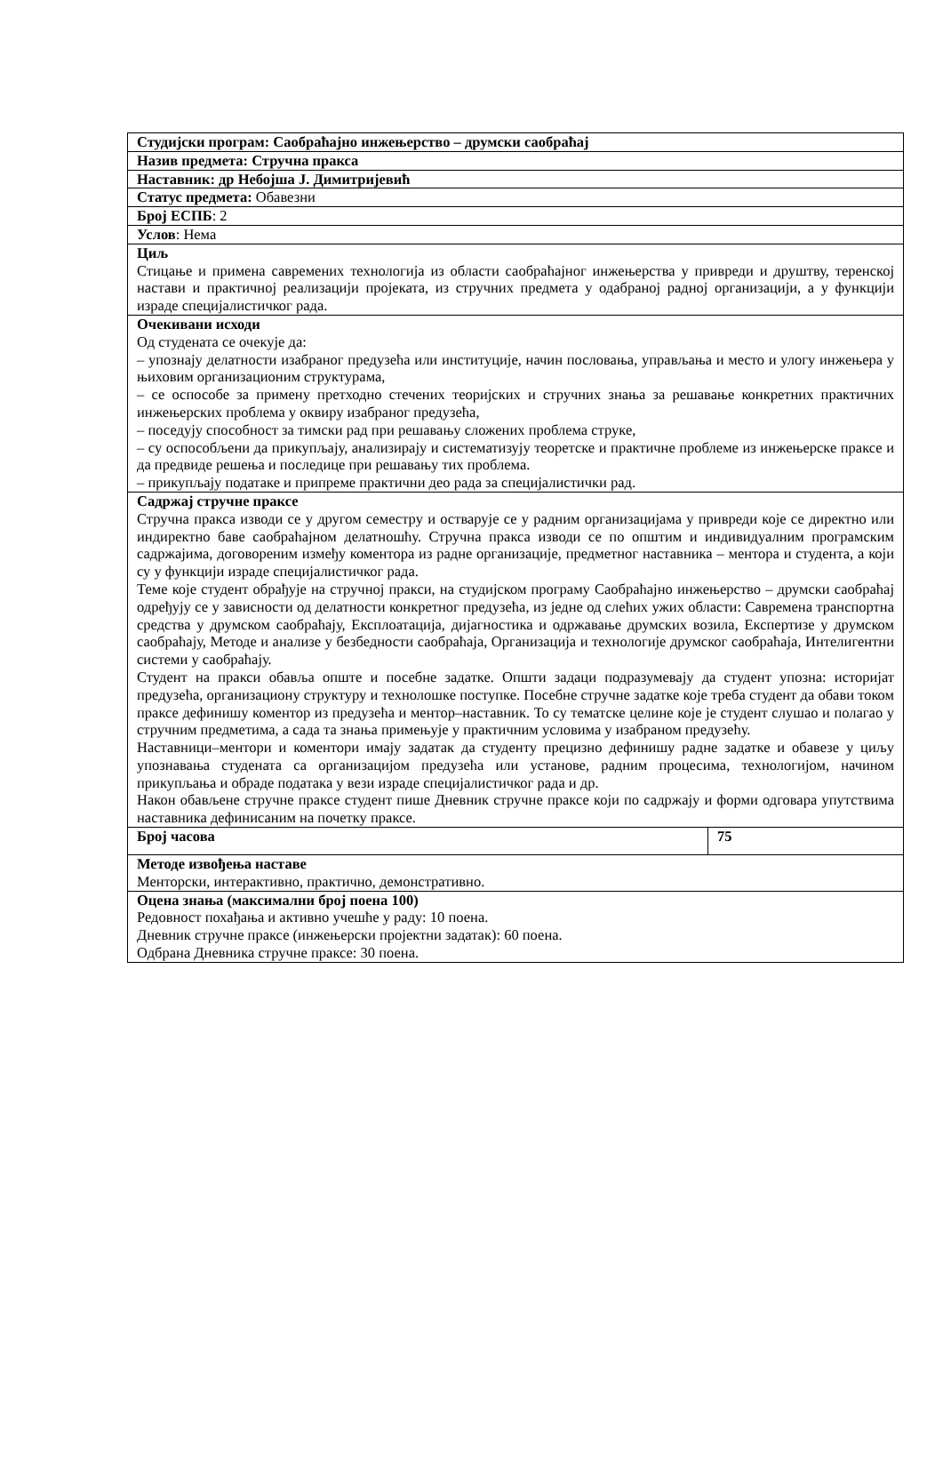| Студијски програм: Саобраћајно инжењерство – друмски саобраћај | |
| Назив предмета: Стручна пракса | |
| Наставник: др Небојша Ј. Димитријевић | |
| Статус предмета: Обавезни | |
| Број ЕСПБ : 2 | |
| Услов : Нема | |
| Циљ Стицање и примена савремених технологија из области саобраћајног инжењерства у привреди и друштву, теренској настави и практичној реализацији пројеката, из стручних предмета у одабраној радној организацији, а у функцији израде специјалистичког рада. | |
| Очекивани исходи Од студената се очекује да: – упознају делатности изабраног предузећа или институције, начин пословања, управљања и место и улогу инжењера у њиховим организационим структурама, – се оспособе за примену претходно стечених теоријских и стручних знања за решавање конкретних практичних инжењерских проблема у оквиру изабраног предузећа, – поседују способност за тимски рад при решавању сложених проблема струке, – су оспособљени да прикупљају, анализирају и систематизују теоретске и практичне проблеме из инжењерске праксе и да предвиде решења и последице при решавању тих проблема. – прикупљају податаке и припреме практични део рада за специјалистички рад. | |
| Садржај стручне праксе Стручна пракса изводи се у другом семестру и остварује се у радним организацијама у привреди које се директно или индиректно баве саобраћајном делатношћу. Стручна пракса изводи се по општим и индивидуалним програмским садржајима, договореним између коментора из радне организације, предметног наставника – ментора и студента, а који су у функцији израде специјалистичког рада. Теме које студент обрађује на стручној пракси, на студијском програму Саобраћајно инжењерство – друмски саобраћај одређују се у зависности од делатности конкретног предузећа, из једне од слeћих ужих области: Савремена транспортна средства у друмском саобраћају, Експлоатација, дијагностика и одржавање друмских возила, Експертизе у друмском саобраћају, Методе и анализе у безбедности саобраћаја, Организација и технологије друмског саобраћаја, Интелигентни системи у саобраћају. Студент на пракси обавља опште и посебне задатке. Општи задаци подразумевају да студент упозна: историјат предузећа, организациону структуру и технолошке поступке. Посебне стручне задатке које треба студент да обави током праксе дефинишу коментор из предузећа и ментор–наставник. То су тематске целине које је студент слушао и полагао у стручним предметима, а сада та знања примењује у практичним условима у изабраном предузећу. Наставници–ментори и коментори имају задатак да студенту прецизно дефинишу радне задатке и обавезе у циљу упознавања студената са организацијом предузећа или установе, радним процесима, технологијом, начином прикупљања и обраде података у вези израде специјалистичког рада и др. Након обављене стручне праксе студент пише Дневник стручне праксе који по садржају и форми одговара упутствима наставника дефинисаним на почетку праксе. | |
| Број часова | 75 |
| Методе извођења наставе Менторски, интерактивно, практично, демонстративно. | |
| Оцена знања (максимални број поена 100) Редовност похађања и активно учешће у раду: 10 поена. Дневник стручне праксе (инжењерски пројектни задатак): 60 поена. Одбрана Дневника стручне праксе: 30 поена. | |